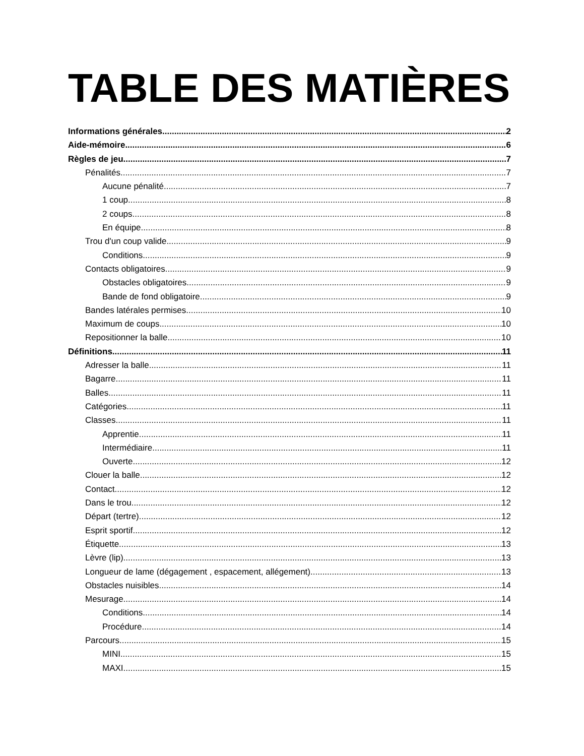TABLE DES MATIÈRES
Informations générales 2
Aide-mémoire 6
Règles de jeu 7
Pénalités 7
Aucune pénalité 7
1 coup 8
2 coups 8
En équipe 8
Trou d'un coup valide 9
Conditions 9
Contacts obligatoires 9
Obstacles obligatoires 9
Bande de fond obligatoire 9
Bandes latérales permises 10
Maximum de coups 10
Repositionner la balle 10
Définitions 11
Adresser la balle 11
Bagarre 11
Balles 11
Catégories 11
Classes 11
Apprentie 11
Intermédiaire 11
Ouverte 12
Clouer la balle 12
Contact 12
Dans le trou 12
Départ (tertre) 12
Esprit sportif 12
Étiquette 13
Lèvre (lip) 13
Longueur de lame (dégagement , espacement, allégement) 13
Obstacles nuisibles 14
Mesurage 14
Conditions 14
Procédure 14
Parcours 15
MINI 15
MAXI 15